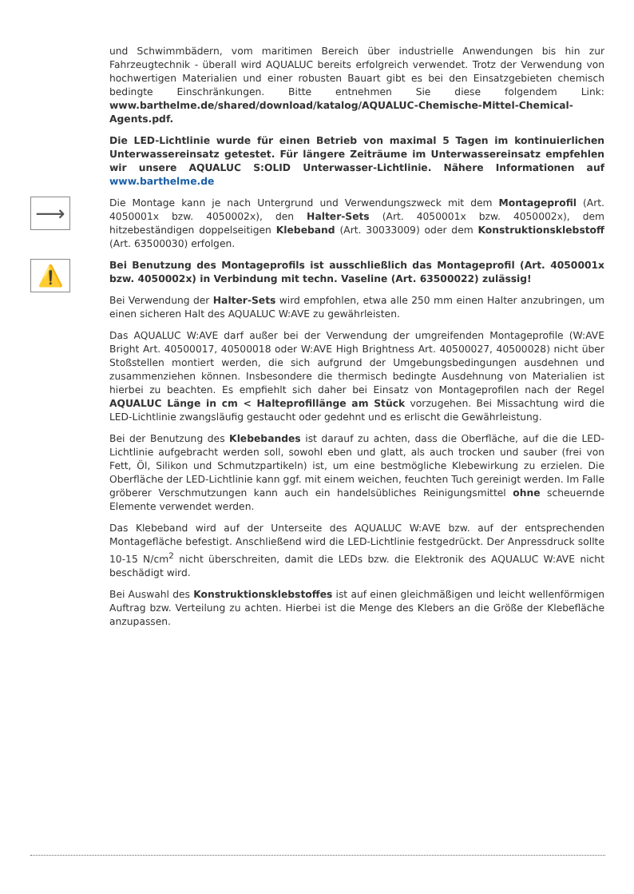und Schwimmbädern, vom maritimen Bereich über industrielle Anwendungen bis hin zur Fahrzeugtechnik - überall wird AQUALUC bereits erfolgreich verwendet. Trotz der Verwendung von hochwertigen Materialien und einer robusten Bauart gibt es bei den Einsatzgebieten chemisch bedingte Einschränkungen. Bitte entnehmen Sie diese folgendem Link: www.barthelme.de/shared/download/katalog/AQUALUC-Chemische-Mittel-Chemical-Agents.pdf.
Die LED-Lichtlinie wurde für einen Betrieb von maximal 5 Tagen im kontinuierlichen Unterwassereinsatz getestet. Für längere Zeiträume im Unterwassereinsatz empfehlen wir unsere AQUALUC S:OLID Unterwasser-Lichtlinie. Nähere Informationen auf www.barthelme.de
⟶
Die Montage kann je nach Untergrund und Verwendungszweck mit dem Montageprofil (Art. 4050001x bzw. 4050002x), den Halter-Sets (Art. 4050001x bzw. 4050002x), dem hitzebeständigen doppelseitigen Klebeband (Art. 30033009) oder dem Konstruktionsklebstoff (Art. 63500030) erfolgen.
⚠️
Bei Benutzung des Montageprofils ist ausschließlich das Montageprofil (Art. 4050001x bzw. 4050002x) in Verbindung mit techn. Vaseline (Art. 63500022) zulässig!
Bei Verwendung der Halter-Sets wird empfohlen, etwa alle 250 mm einen Halter anzubringen, um einen sicheren Halt des AQUALUC W:AVE zu gewährleisten.
Das AQUALUC W:AVE darf außer bei der Verwendung der umgreifenden Montageprofile (W:AVE Bright Art. 40500017, 40500018 oder W:AVE High Brightness Art. 40500027, 40500028) nicht über Stoßstellen montiert werden, die sich aufgrund der Umgebungsbedingungen ausdehnen und zusammenziehen können. Insbesondere die thermisch bedingte Ausdehnung von Materialien ist hierbei zu beachten. Es empfiehlt sich daher bei Einsatz von Montageprofilen nach der Regel AQUALUC Länge in cm < Halteprofillänge am Stück vorzugehen. Bei Missachtung wird die LED-Lichtlinie zwangsläufig gestaucht oder gedehnt und es erlischt die Gewährleistung.
Bei der Benutzung des Klebebandes ist darauf zu achten, dass die Oberfläche, auf die die LED-Lichtlinie aufgebracht werden soll, sowohl eben und glatt, als auch trocken und sauber (frei von Fett, Öl, Silikon und Schmutzpartikeln) ist, um eine bestmögliche Klebewirkung zu erzielen. Die Oberfläche der LED-Lichtlinie kann ggf. mit einem weichen, feuchten Tuch gereinigt werden. Im Falle gröberer Verschmutzungen kann auch ein handelsübliches Reinigungsmittel ohne scheuernde Elemente verwendet werden.
Das Klebeband wird auf der Unterseite des AQUALUC W:AVE bzw. auf der entsprechenden Montagefläche befestigt. Anschließend wird die LED-Lichtlinie festgedrückt. Der Anpressdruck sollte 10-15 N/cm<sup>2</sup> nicht überschreiten, damit die LEDs bzw. die Elektronik des AQUALUC W:AVE nicht beschädigt wird.
Bei Auswahl des Konstruktionsklebstoffes ist auf einen gleichmäßigen und leicht wellenförmigen Auftrag bzw. Verteilung zu achten. Hierbei ist die Menge des Klebers an die Größe der Klebefläche anzupassen.